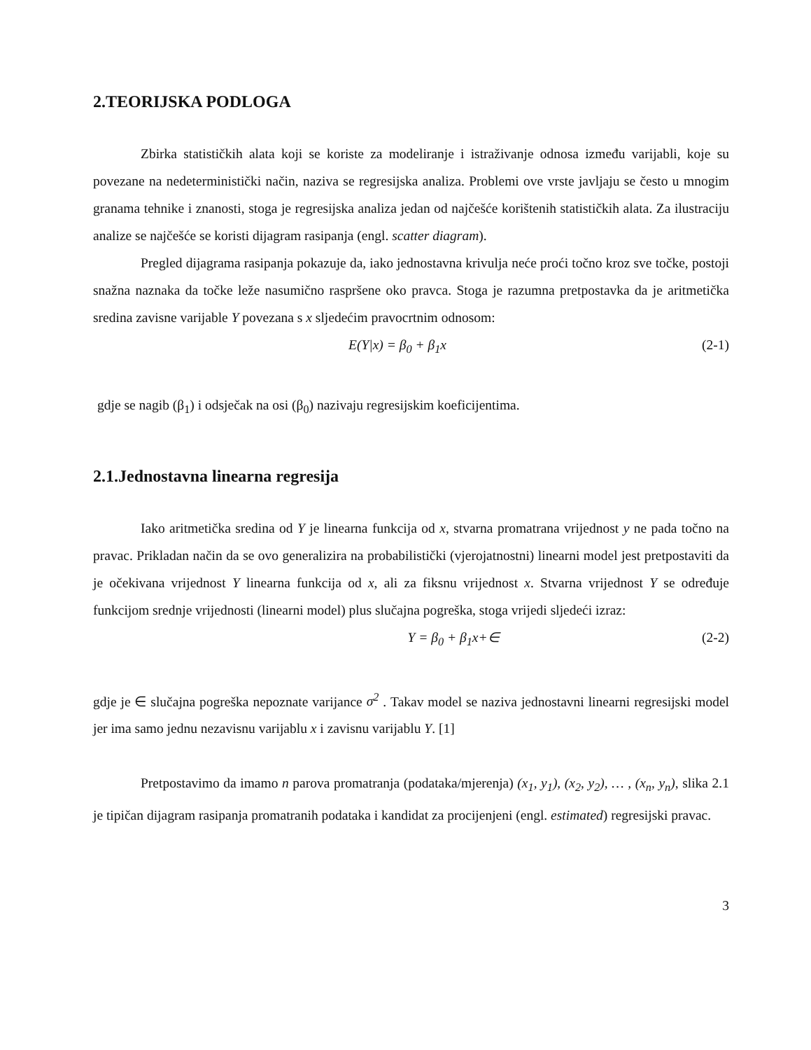2.TEORIJSKA PODLOGA
Zbirka statističkih alata koji se koriste za modeliranje i istraživanje odnosa između varijabli, koje su povezane na nedeterministički način, naziva se regresijska analiza. Problemi ove vrste javljaju se često u mnogim granama tehnike i znanosti, stoga je regresijska analiza jedan od najčešće korištenih statističkih alata. Za ilustraciju analize se najčešće se koristi dijagram rasipanja (engl. scatter diagram).
Pregled dijagrama rasipanja pokazuje da, iako jednostavna krivulja neće proći točno kroz sve točke, postoji snažna naznaka da točke leže nasumično raspršene oko pravca. Stoga je razumna pretpostavka da je aritmetička sredina zavisne varijable Y povezana s x sljedećim pravocrtnim odnosom:
E(Y|x) = β<sub>0</sub> + β<sub>1</sub>x (2-1)
gdje se nagib (β<sub>1</sub>) i odsječak na osi (β<sub>0</sub>) nazivaju regresijskim koeficijentima.
2.1.Jednostavna linearna regresija
Iako aritmetička sredina od Y je linearna funkcija od x, stvarna promatrana vrijednost y ne pada točno na pravac. Prikladan način da se ovo generalizira na probabilistički (vjerojatnostni) linearni model jest pretpostaviti da je očekivana vrijednost Y linearna funkcija od x, ali za fiksnu vrijednost x. Stvarna vrijednost Y se određuje funkcijom srednje vrijednosti (linearni model) plus slučajna pogreška, stoga vrijedi sljedeći izraz:
Y = β<sub>0</sub> + β<sub>1</sub>x+∈ (2-2)
gdje je ∈ slučajna pogreška nepoznate varijance σ<sup>2</sup> . Takav model se naziva jednostavni linearni regresijski model jer ima samo jednu nezavisnu varijablu x i zavisnu varijablu Y. [1]
Pretpostavimo da imamo n parova promatranja (podataka/mjerenja) (x<sub>1</sub>, y<sub>1</sub>), (x<sub>2</sub>, y<sub>2</sub>), … , (x<sub>n</sub>, y<sub>n</sub>), slika 2.1 je tipičan dijagram rasipanja promatranih podataka i kandidat za procijenjeni (engl. estimated) regresijski pravac.
3